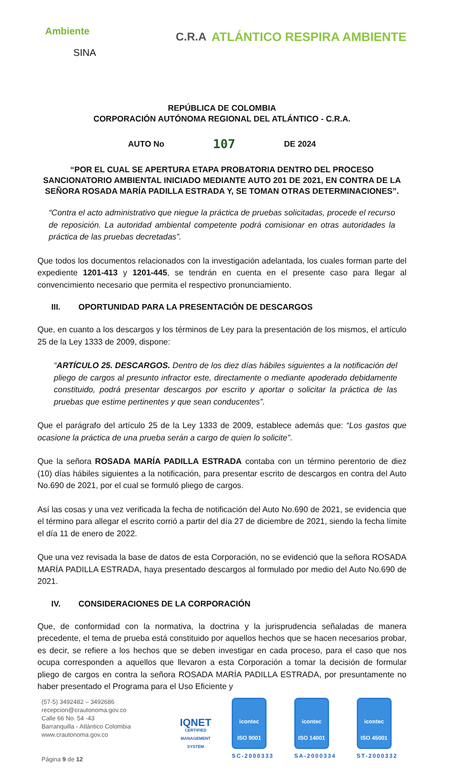Ambiente
SINA
C.R.A ATLÁNTICO RESPIRA AMBIENTE
REPÚBLICA DE COLOMBIA
CORPORACIÓN AUTÓNOMA REGIONAL DEL ATLÁNTICO - C.R.A.
AUTO No 107 DE 2024
“POR EL CUAL SE APERTURA ETAPA PROBATORIA DENTRO DEL PROCESO SANCIONATORIO AMBIENTAL INICIADO MEDIANTE AUTO 201 DE 2021, EN CONTRA DE LA SEÑORA ROSADA MARÍA PADILLA ESTRADA Y, SE TOMAN OTRAS DETERMINACIONES”.
“Contra el acto administrativo que niegue la práctica de pruebas solicitadas, procede el recurso de reposición. La autoridad ambiental competente podrá comisionar en otras autoridades la práctica de las pruebas decretadas”.
Que todos los documentos relacionados con la investigación adelantada, los cuales forman parte del expediente 1201-413 y 1201-445, se tendrán en cuenta en el presente caso para llegar al convencimiento necesario que permita el respectivo pronunciamiento.
III. OPORTUNIDAD PARA LA PRESENTACIÓN DE DESCARGOS
Que, en cuanto a los descargos y los términos de Ley para la presentación de los mismos, el artículo 25 de la Ley 1333 de 2009, dispone:
“ARTÍCULO 25. DESCARGOS. Dentro de los diez días hábiles siguientes a la notificación del pliego de cargos al presunto infractor este, directamente o mediante apoderado debidamente constituido, podrá presentar descargos por escrito y aportar o solicitar la práctica de las pruebas que estime pertinentes y que sean conducentes”.
Que el parágrafo del artículo 25 de la Ley 1333 de 2009, establece además que: “Los gastos que ocasione la práctica de una prueba serán a cargo de quien lo solicite”.
Que la señora ROSADA MARÍA PADILLA ESTRADA contaba con un término perentorio de diez (10) días hábiles siguientes a la notificación, para presentar escrito de descargos en contra del Auto No.690 de 2021, por el cual se formuló pliego de cargos.
Así las cosas y una vez verificada la fecha de notificación del Auto No.690 de 2021, se evidencia que el término para allegar el escrito corrió a partir del día 27 de diciembre de 2021, siendo la fecha límite el día 11 de enero de 2022.
Que una vez revisada la base de datos de esta Corporación, no se evidenció que la señora ROSADA MARÍA PADILLA ESTRADA, haya presentado descargos al formulado por medio del Auto No.690 de 2021.
IV. CONSIDERACIONES DE LA CORPORACIÓN
Que, de conformidad con la normativa, la doctrina y la jurisprudencia señaladas de manera precedente, el tema de prueba está constituido por aquellos hechos que se hacen necesarios probar, es decir, se refiere a los hechos que se deben investigar en cada proceso, para el caso que nos ocupa corresponden a aquellos que llevaron a esta Corporación a tomar la decisión de formular pliego de cargos en contra la señora ROSADA MARÍA PADILLA ESTRADA, por presuntamente no haber presentado el Programa para el Uso Eficiente y
(57-5) 3492482 – 3492686
recepcion@crautonoma.gov.co
Calle 66 No. 54 -43
Barranquilla - Atlántico Colombia
www.crautonoma.gov.co
Página 9 de 12
IQNET
CERTIFIED
MANAGEMENT
SYSTEM
icontec
ISO 9001
SC-2000333
icontec
ISO 14001
SA-2000334
icontec
ISO 45001
ST-2000332